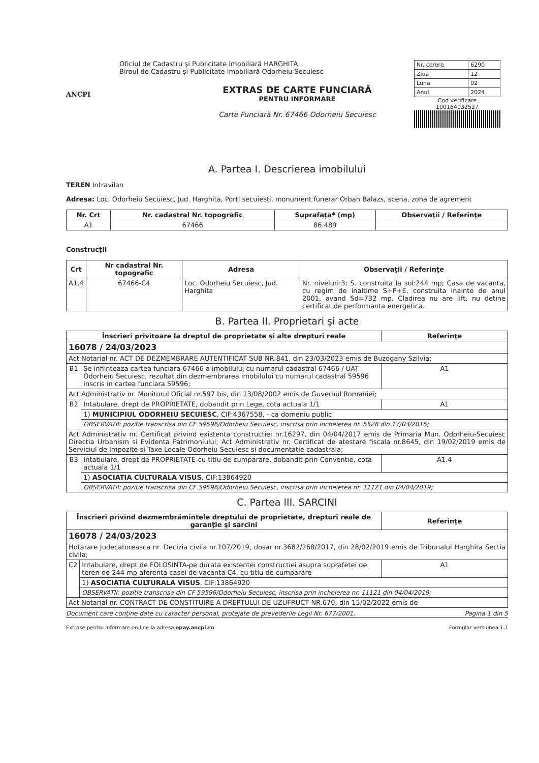ANCPI
Oficiul de Cadastru şi Publicitate Imobiliară HARGHITA
Biroul de Cadastru şi Publicitate Imobiliară Odorheiu Secuiesc
EXTRAS DE CARTE FUNCIARĂ
PENTRU INFORMARE
Carte Funciară Nr. 67466 Odorheiu Secuiesc
| Nr. cerere | 6290 |
| Ziua | 12 |
| Luna | 02 |
| Anul | 2024 |
Cod verificare
100164032527
A. Partea I. Descrierea imobilului
TEREN Intravilan
Adresa: Loc. Odorheiu Secuiesc, Jud. Harghita, Porti secuiesti, monument funerar Orban Balazs, scena, zona de agrement
| Nr. Crt | Nr. cadastral Nr. topografic | Suprafaţa* (mp) | Observaţii / Referinţe |
| --- | --- | --- | --- |
| A1 | 67466 | 86.489 | |
Construcţii
| Crt | Nr cadastral Nr. topografic | Adresa | Observaţii / Referinţe |
| --- | --- | --- | --- |
| A1.4 | 67466-C4 | Loc. Odorheiu Secuiesc, Jud. Harghita | Nr. niveluri:3; S. construita la sol:244 mp; Casa de vacanta, cu regim de inaltime S+P+E, construita inainte de anul 2001, avand Sd=732 mp. Cladirea nu are lift, nu detine certificat de performanta energetica. |
B. Partea II. Proprietari şi acte
| Înscrieri privitoare la dreptul de proprietate şi alte drepturi reale | | Referinţe |
| --- | --- | --- |
| 16078 / 24/03/2023 | | |
| Act Notarial nr. ACT DE DEZMEMBRARE AUTENTIFICAT SUB NR.841, din 23/03/2023 emis de Buzogany Szilvia; | | |
| B1 | Se infiinteaza cartea funciara 67466 a imobilului cu numarul cadastral 67466 / UAT Odorheiu Secuiesc, rezultat din dezmembrarea imobilului cu numarul cadastral 59596 inscris in cartea funciara 59596; | A1 |
| Act Administrativ nr. Monitorul Oficial nr.597 bis, din 13/08/2002 emis de Guvernul Romaniei; | | |
| B2 | Intabulare, drept de PROPRIETATE, dobandit prin Lege, cota actuala 1/1 | A1 |
| | 1) MUNICIPIUL ODORHEIU SECUIESC , CIF:4367558, - ca domeniu public | |
| | OBSERVATII: pozitie transcrisa din CF 59596/Odorheiu Secuiesc, inscrisa prin incheierea nr. 5528 din 17/03/2015; | |
| Act Administrativ nr. Certificat privind existenta constructiei nr.16297, din 04/04/2017 emis de Primaria Mun. Odorheiu-Secuiesc Directia Urbanism si Evidenta Patrimoniului; Act Administrativ nr. Certificat de atestare fiscala nr.8645, din 19/02/2019 emis de Serviciul de Impozite si Taxe Locale Odorheiu Secuiesc si documentatie cadastrala; | | |
| B3 | Intabulare, drept de PROPRIETATE-cu titlu de cumparare, dobandit prin Conventie, cota actuala 1/1 | A1.4 |
| | 1) ASOCIATIA CULTURALA VISUS , CIF:13864920 | |
| | OBSERVATII: pozitie transcrisa din CF 59596/Odorheiu Secuiesc, inscrisa prin incheierea nr. 11121 din 04/04/2019; | |
C. Partea III. SARCINI
| Înscrieri privind dezmembrămintele dreptului de proprietate, drepturi reale de garanţie şi sarcini | | Referinţe |
| --- | --- | --- |
| 16078 / 24/03/2023 | | |
| Hotarare Judecatoreasca nr. Decizia civila nr.107/2019, dosar nr.3682/268/2017, din 28/02/2019 emis de Tribunalul Harghita Sectia civila; | | |
| C2 | Intabulare, drept de FOLOSINTA-pe durata existentei constructiei asupra suprafetei de teren de 244 mp aferenta casei de vacanta C4, cu titlu de cumparare | A1 |
| | 1) ASOCIATIA CULTURALA VISUS , CIF:13864920 | |
| | OBSERVATII: pozitie transcrisa din CF 59596/Odorheiu Secuiesc, inscrisa prin incheierea nr. 11121 din 04/04/2019; | |
| Act Notarial nr. CONTRACT DE CONSTITUIRE A DREPTULUI DE UZUFRUCT NR.670, din 15/02/2022 emis de | | |
Document care conţine date cu caracter personal, protejate de prevederile Legii Nr. 677/2001. Pagina 1 din 5
Extrase pentru informare on-line la adresa epay.ancpi.ro Formular versiunea 1.1